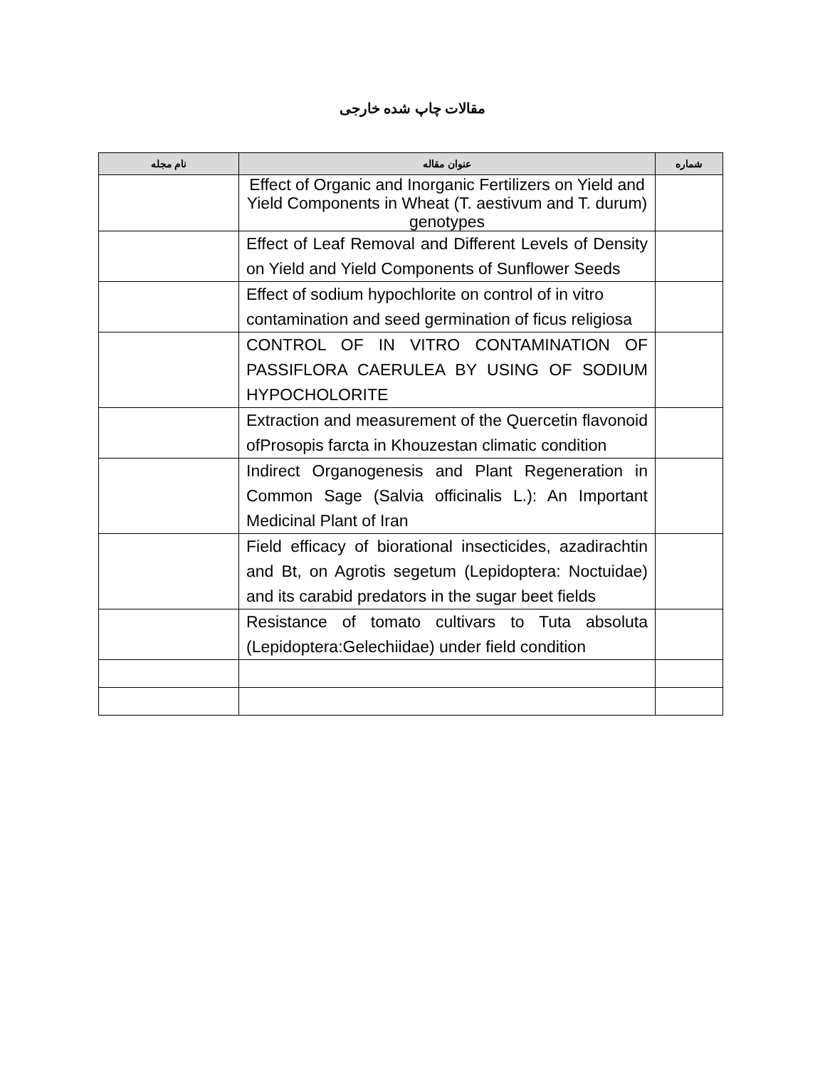مقالات چاپ شده خارجی
| شماره | عنوان مقاله | نام مجله |
| --- | --- | --- |
| | Effect of Organic and Inorganic Fertilizers on Yield and Yield Components in Wheat (T. aestivum and T. durum) genotypes | |
| | Effect of Leaf Removal and Different Levels of Density on Yield and Yield Components of Sunflower Seeds | |
| | Effect of sodium hypochlorite on control of in vitro contamination and seed germination of ficus religiosa | |
| | CONTROL OF IN VITRO CONTAMINATION OF PASSIFLORA CAERULEA BY USING OF SODIUM HYPOCHOLORITE | |
| | Extraction and measurement of the Quercetin flavonoid ofProsopis farcta in Khouzestan climatic condition | |
| | Indirect Organogenesis and Plant Regeneration in Common Sage (Salvia officinalis L.): An Important Medicinal Plant of Iran | |
| | Field efficacy of biorational insecticides, azadirachtin and Bt, on Agrotis segetum (Lepidoptera: Noctuidae) and its carabid predators in the sugar beet fields | |
| | Resistance of tomato cultivars to Tuta absoluta (Lepidoptera:Gelechiidae) under field condition | |